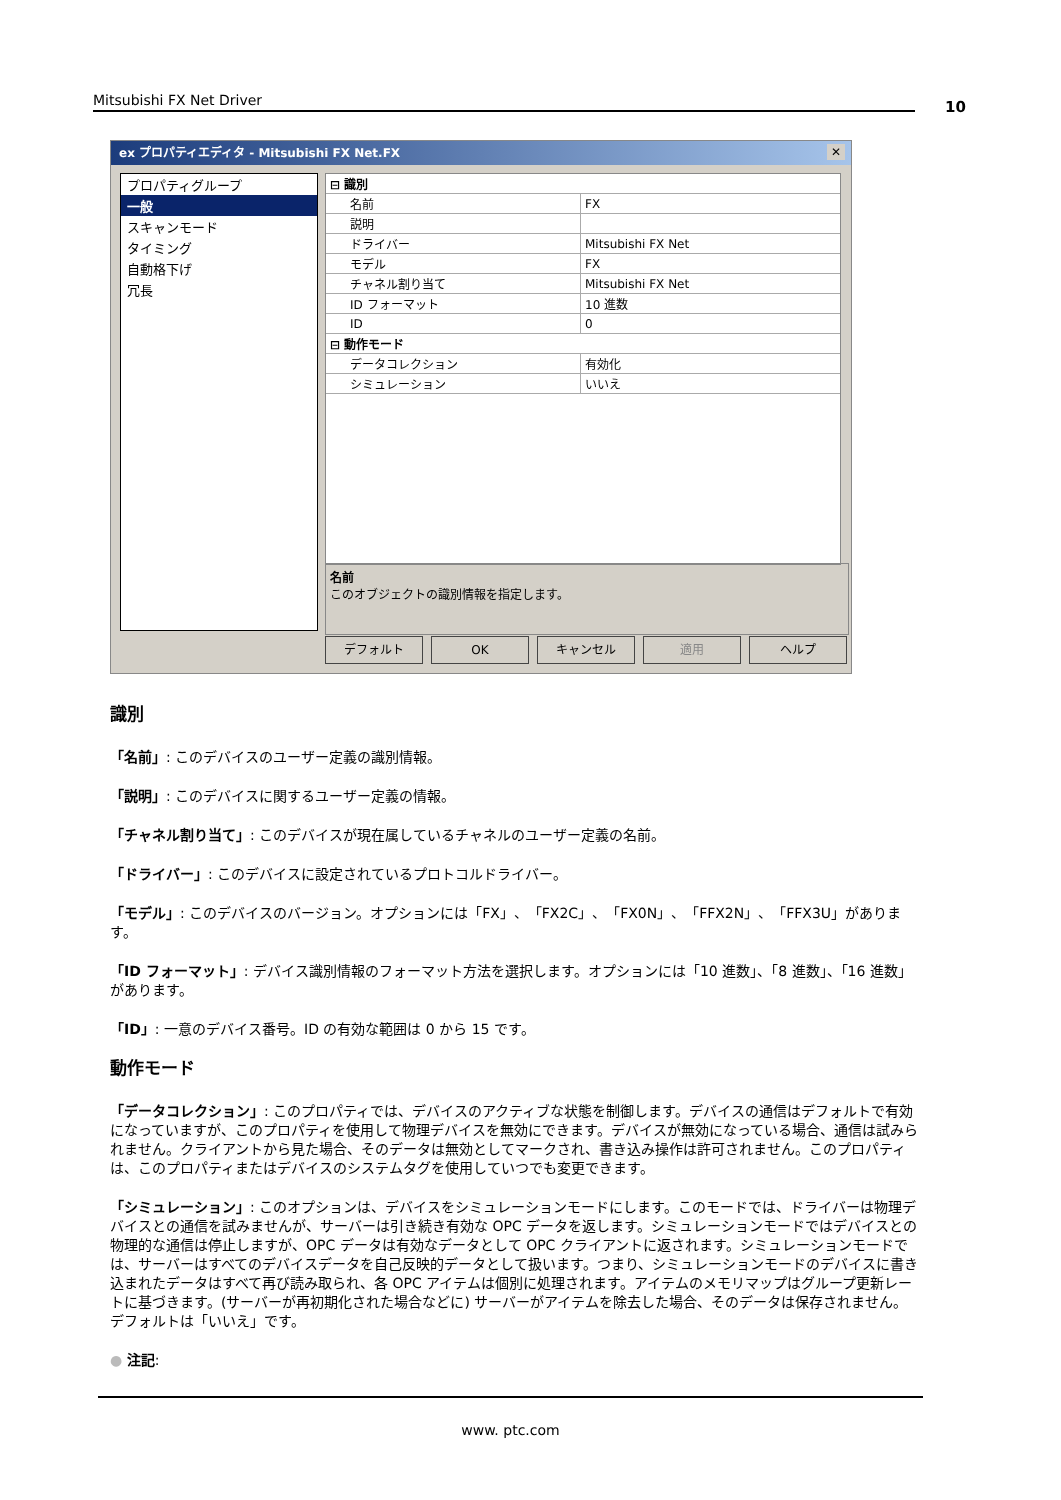Mitsubishi FX Net Driver 10
ex プロパティエディタ - Mitsubishi FX Net.FX ✕
プロパティグループ
一般
スキャンモード
タイミング
自動格下げ
冗長
| ⊟ 識別 | |
| 名前 | FX |
| 説明 | |
| ドライバー | Mitsubishi FX Net |
| モデル | FX |
| チャネル割り当て | Mitsubishi FX Net |
| ID フォーマット | 10 進数 |
| ID | 0 |
| ⊟ 動作モード | |
| データコレクション | 有効化 |
| シミュレーション | いいえ |
名前
このオブジェクトの識別情報を指定します。
デフォルト OK キャンセル 適用 ヘルプ
識別
「名前」: このデバイスのユーザー定義の識別情報。
「説明」: このデバイスに関するユーザー定義の情報。
「チャネル割り当て」: このデバイスが現在属しているチャネルのユーザー定義の名前。
「ドライバー」: このデバイスに設定されているプロトコルドライバー。
「モデル」: このデバイスのバージョン。オプションには「FX」、「FX2C」、「FX0N」、「FFX2N」、「FFX3U」があります。
「ID フォーマット」: デバイス識別情報のフォーマット方法を選択します。オプションには「10 進数」、「8 進数」、「16 進数」があります。
「ID」: 一意のデバイス番号。ID の有効な範囲は 0 から 15 です。
動作モード
「データコレクション」: このプロパティでは、デバイスのアクティブな状態を制御します。デバイスの通信はデフォルトで有効になっていますが、このプロパティを使用して物理デバイスを無効にできます。デバイスが無効になっている場合、通信は試みられません。クライアントから見た場合、そのデータは無効としてマークされ、書き込み操作は許可されません。このプロパティは、このプロパティまたはデバイスのシステムタグを使用していつでも変更できます。
「シミュレーション」: このオプションは、デバイスをシミュレーションモードにします。このモードでは、ドライバーは物理デバイスとの通信を試みませんが、サーバーは引き続き有効な OPC データを返します。シミュレーションモードではデバイスとの物理的な通信は停止しますが、OPC データは有効なデータとして OPC クライアントに返されます。シミュレーションモードでは、サーバーはすべてのデバイスデータを自己反映的データとして扱います。つまり、シミュレーションモードのデバイスに書き込まれたデータはすべて再び読み取られ、各 OPC アイテムは個別に処理されます。アイテムのメモリマップはグループ更新レートに基づきます。(サーバーが再初期化された場合などに) サーバーがアイテムを除去した場合、そのデータは保存されません。デフォルトは「いいえ」です。
● 注記:
www. ptc.com